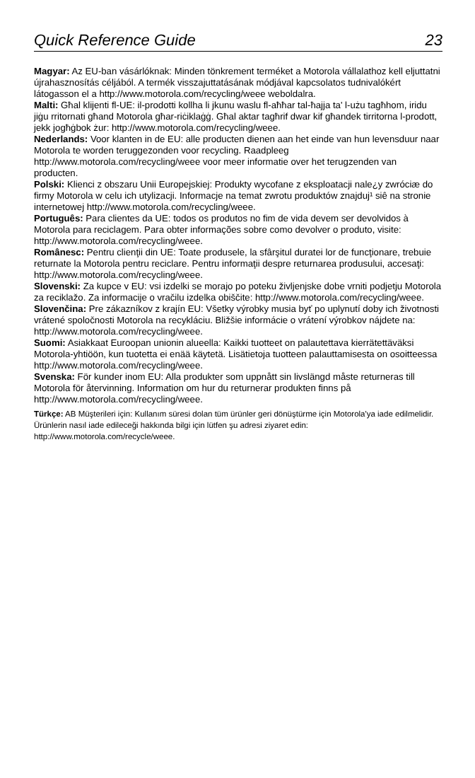Quick Reference Guide 23
Magyar: Az EU-ban vásárlóknak: Minden tönkrement terméket a Motorola vállalathoz kell eljuttatni újrahasznosítás céljából. A termék visszajuttatásának módjával kapcsolatos tudnivalókért látogasson el a http://www.motorola.com/recycling/weee weboldalra.
Malti: Għal klijenti fl-UE: il-prodotti kollha li jkunu waslu fl-aħħar tal-ħajja ta' l-użu tagħhom, iridu jiġu rritornati għand Motorola għar-riċiklaġġ. Għal aktar tagħrif dwar kif għandek tirritorna l-prodott, jekk jogħġbok żur: http://www.motorola.com/recycling/weee.
Nederlands: Voor klanten in de EU: alle producten dienen aan het einde van hun levensduur naar Motorola te worden teruggezonden voor recycling. Raadpleeg http://www.motorola.com/recycling/weee voor meer informatie over het terugzenden van producten.
Polski: Klienci z obszaru Unii Europejskiej: Produkty wycofane z eksploatacji nale¿y zwróciæ do firmy Motorola w celu ich utylizacji. Informacje na temat zwrotu produktów znajduj¹ siê na stronie internetowej http://www.motorola.com/recycling/weee.
Português: Para clientes da UE: todos os produtos no fim de vida devem ser devolvidos à Motorola para reciclagem. Para obter informações sobre como devolver o produto, visite: http://www.motorola.com/recycling/weee.
Românesc: Pentru clienţii din UE: Toate produsele, la sfârşitul duratei lor de funcţionare, trebuie returnate la Motorola pentru reciclare. Pentru informaţii despre returnarea produsului, accesaţi: http://www.motorola.com/recycling/weee.
Slovenski: Za kupce v EU: vsi izdelki se morajo po poteku življenjske dobe vrniti podjetju Motorola za reciklažo. Za informacije o vračilu izdelka obiščite: http://www.motorola.com/recycling/weee.
Slovenčina: Pre zákazníkov z krajín EU: Všetky výrobky musia byť po uplynutí doby ich životnosti vrátené spoločnosti Motorola na recykláciu. Bližšie informácie o vrátení výrobkov nájdete na: http://www.motorola.com/recycling/weee.
Suomi: Asiakkaat Euroopan unionin alueella: Kaikki tuotteet on palautettava kierrätettäväksi Motorola-yhtiöön, kun tuotetta ei enää käytetä. Lisätietoja tuotteen palauttamisesta on osoitteessa http://www.motorola.com/recycling/weee.
Svenska: För kunder inom EU: Alla produkter som uppnått sin livslängd måste returneras till Motorola för återvinning. Information om hur du returnerar produkten finns på http://www.motorola.com/recycling/weee.
Türkçe: AB Müşterileri için: Kullanım süresi dolan tüm ürünler geri dönüştürme için Motorola'ya iade edilmelidir. Ürünlerin nasıl iade edileceği hakkında bilgi için lütfen şu adresi ziyaret edin: http://www.motorola.com/recycle/weee.